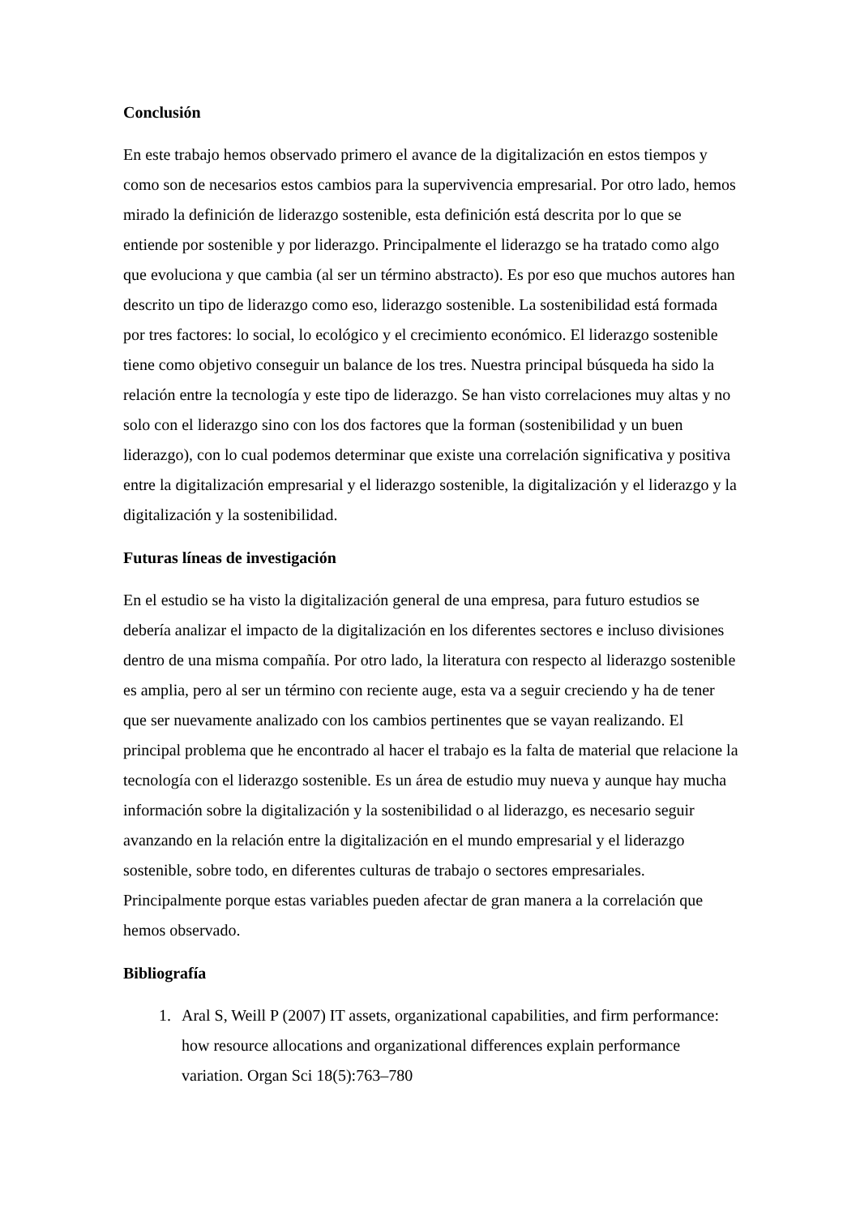Conclusión
En este trabajo hemos observado primero el avance de la digitalización en estos tiempos y como son de necesarios estos cambios para la supervivencia empresarial. Por otro lado, hemos mirado la definición de liderazgo sostenible, esta definición está descrita por lo que se entiende por sostenible y por liderazgo. Principalmente el liderazgo se ha tratado como algo que evoluciona y que cambia (al ser un término abstracto). Es por eso que muchos autores han descrito un tipo de liderazgo como eso, liderazgo sostenible. La sostenibilidad está formada por tres factores: lo social, lo ecológico y el crecimiento económico. El liderazgo sostenible tiene como objetivo conseguir un balance de los tres. Nuestra principal búsqueda ha sido la relación entre la tecnología y este tipo de liderazgo. Se han visto correlaciones muy altas y no solo con el liderazgo sino con los dos factores que la forman (sostenibilidad y un buen liderazgo), con lo cual podemos determinar que existe una correlación significativa y positiva entre la digitalización empresarial y el liderazgo sostenible, la digitalización y el liderazgo y la digitalización y la sostenibilidad.
Futuras líneas de investigación
En el estudio se ha visto la digitalización general de una empresa, para futuro estudios se debería analizar el impacto de la digitalización en los diferentes sectores e incluso divisiones dentro de una misma compañía. Por otro lado, la literatura con respecto al liderazgo sostenible es amplia, pero al ser un término con reciente auge, esta va a seguir creciendo y ha de tener que ser nuevamente analizado con los cambios pertinentes que se vayan realizando. El principal problema que he encontrado al hacer el trabajo es la falta de material que relacione la tecnología con el liderazgo sostenible. Es un área de estudio muy nueva y aunque hay mucha información sobre la digitalización y la sostenibilidad o al liderazgo, es necesario seguir avanzando en la relación entre la digitalización en el mundo empresarial y el liderazgo sostenible, sobre todo, en diferentes culturas de trabajo o sectores empresariales. Principalmente porque estas variables pueden afectar de gran manera a la correlación que hemos observado.
Bibliografía
1. Aral S, Weill P (2007) IT assets, organizational capabilities, and firm performance: how resource allocations and organizational differences explain performance variation. Organ Sci 18(5):763–780